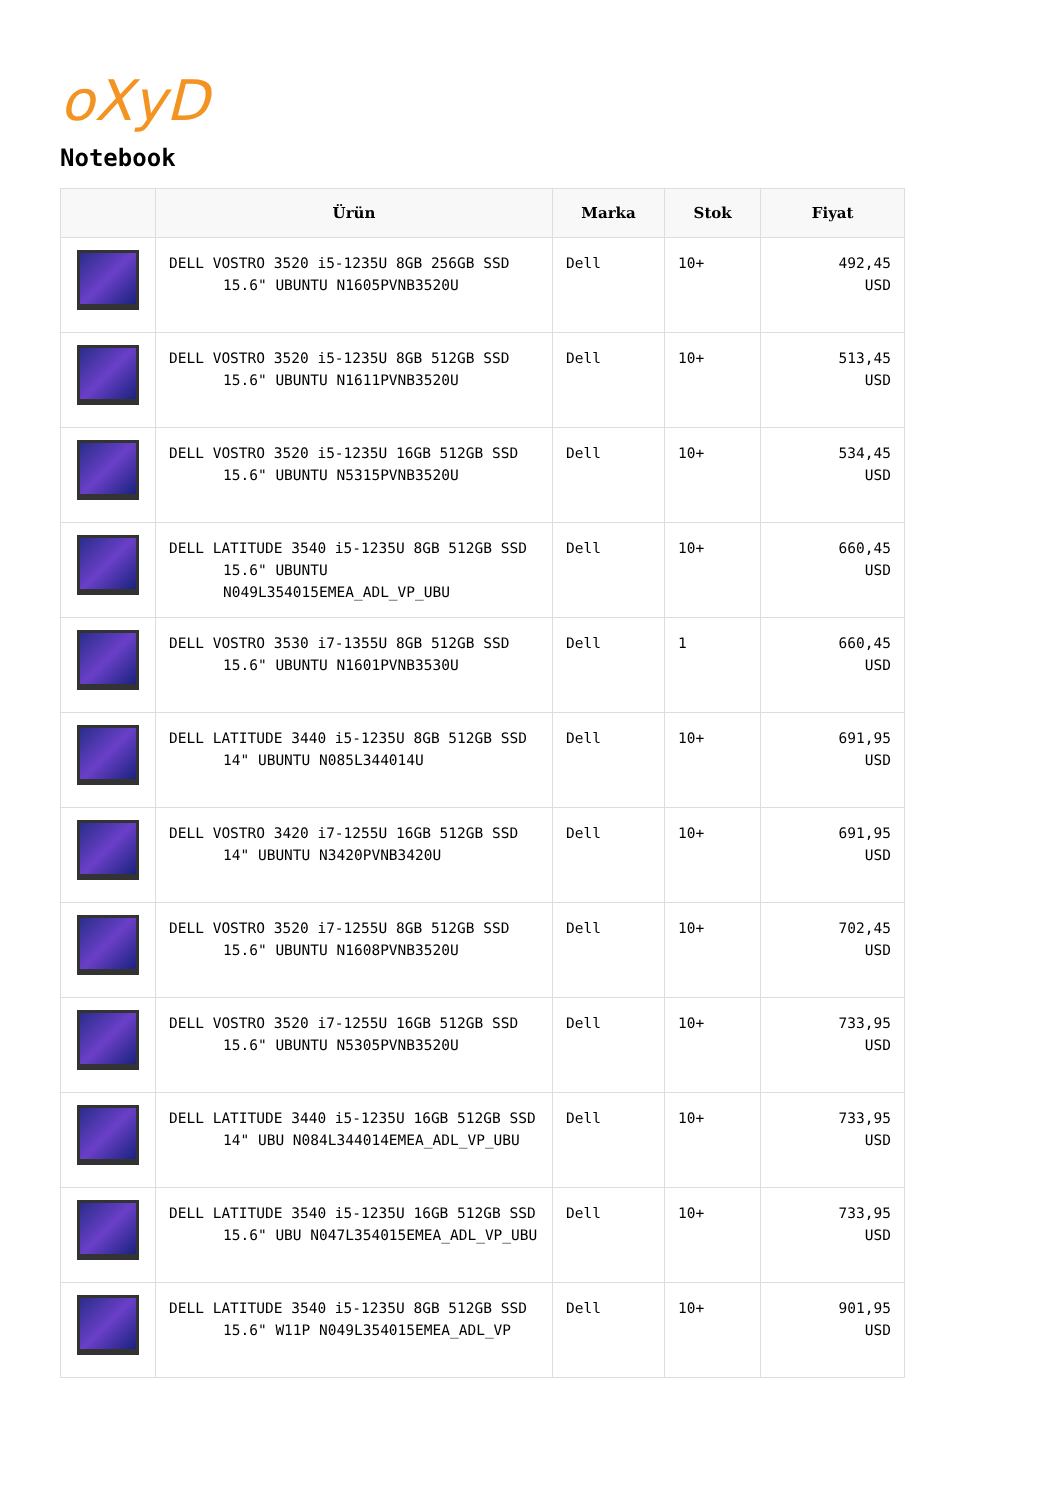oXyD
Notebook
| | Ürün | Marka | Stok | Fiyat |
| --- | --- | --- | --- | --- |
| | DELL VOSTRO 3520 i5-1235U 8GB 256GB SSD 15.6" UBUNTU N1605PVNB3520U | Dell | 10+ | 492,45 USD |
| | DELL VOSTRO 3520 i5-1235U 8GB 512GB SSD 15.6" UBUNTU N1611PVNB3520U | Dell | 10+ | 513,45 USD |
| | DELL VOSTRO 3520 i5-1235U 16GB 512GB SSD 15.6" UBUNTU N5315PVNB3520U | Dell | 10+ | 534,45 USD |
| | DELL LATITUDE 3540 i5-1235U 8GB 512GB SSD 15.6" UBUNTU N049L354015EMEA_ADL_VP_UBU | Dell | 10+ | 660,45 USD |
| | DELL VOSTRO 3530 i7-1355U 8GB 512GB SSD 15.6" UBUNTU N1601PVNB3530U | Dell | 1 | 660,45 USD |
| | DELL LATITUDE 3440 i5-1235U 8GB 512GB SSD 14" UBUNTU N085L344014U | Dell | 10+ | 691,95 USD |
| | DELL VOSTRO 3420 i7-1255U 16GB 512GB SSD 14" UBUNTU N3420PVNB3420U | Dell | 10+ | 691,95 USD |
| | DELL VOSTRO 3520 i7-1255U 8GB 512GB SSD 15.6" UBUNTU N1608PVNB3520U | Dell | 10+ | 702,45 USD |
| | DELL VOSTRO 3520 i7-1255U 16GB 512GB SSD 15.6" UBUNTU N5305PVNB3520U | Dell | 10+ | 733,95 USD |
| | DELL LATITUDE 3440 i5-1235U 16GB 512GB SSD 14" UBU N084L344014EMEA_ADL_VP_UBU | Dell | 10+ | 733,95 USD |
| | DELL LATITUDE 3540 i5-1235U 16GB 512GB SSD 15.6" UBU N047L354015EMEA_ADL_VP_UBU | Dell | 10+ | 733,95 USD |
| | DELL LATITUDE 3540 i5-1235U 8GB 512GB SSD 15.6" W11P N049L354015EMEA_ADL_VP | Dell | 10+ | 901,95 USD |